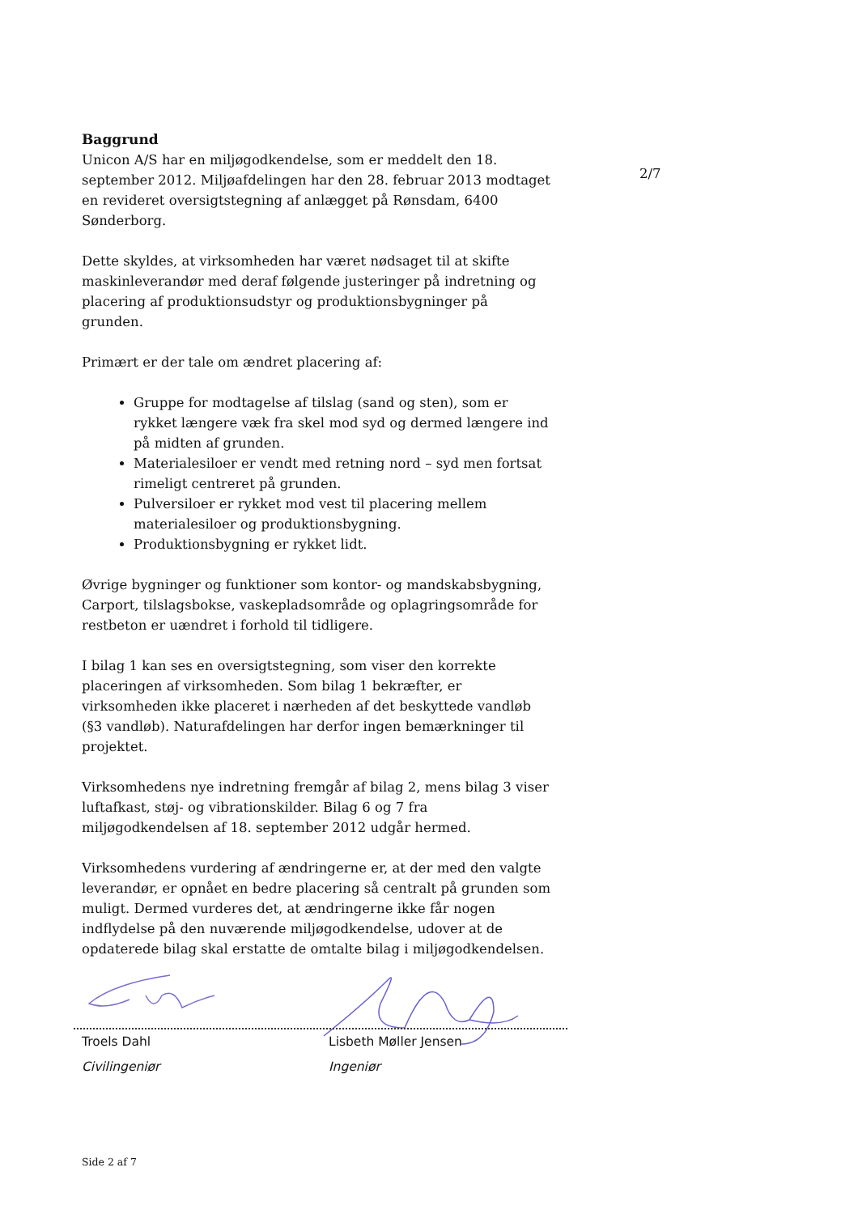2/7
Baggrund
Unicon A/S har en miljøgodkendelse, som er meddelt den 18. september 2012. Miljøafdelingen har den 28. februar 2013 modtaget en revideret oversigtstegning af anlægget på Rønsdam, 6400 Sønderborg.
Dette skyldes, at virksomheden har været nødsaget til at skifte maskinleverandør med deraf følgende justeringer på indretning og placering af produktionsudstyr og produktionsbygninger på grunden.
Primært er der tale om ændret placering af:
Gruppe for modtagelse af tilslag (sand og sten), som er rykket længere væk fra skel mod syd og dermed længere ind på midten af grunden.
Materialesiloer er vendt med retning nord – syd men fortsat rimeligt centreret på grunden.
Pulversiloer er rykket mod vest til placering mellem materialesiloer og produktionsbygning.
Produktionsbygning er rykket lidt.
Øvrige bygninger og funktioner som kontor- og mandskabsbygning, Carport, tilslagsbokse, vaskepladsområde og oplagringsområde for restbeton er uændret i forhold til tidligere.
I bilag 1 kan ses en oversigtstegning, som viser den korrekte placeringen af virksomheden. Som bilag 1 bekræfter, er virksomheden ikke placeret i nærheden af det beskyttede vandløb (§3 vandløb). Naturafdelingen har derfor ingen bemærkninger til projektet.
Virksomhedens nye indretning fremgår af bilag 2, mens bilag 3 viser luftafkast, støj- og vibrationskilder. Bilag 6 og 7 fra miljøgodkendelsen af 18. september 2012 udgår hermed.
Virksomhedens vurdering af ændringerne er, at der med den valgte leverandør, er opnået en bedre placering så centralt på grunden som muligt. Dermed vurderes det, at ændringerne ikke får nogen indflydelse på den nuværende miljøgodkendelse, udover at de opdaterede bilag skal erstatte de omtalte bilag i miljøgodkendelsen.
Troels Dahl
Civilingeniør
Lisbeth Møller Jensen
Ingeniør
Side 2 af 7